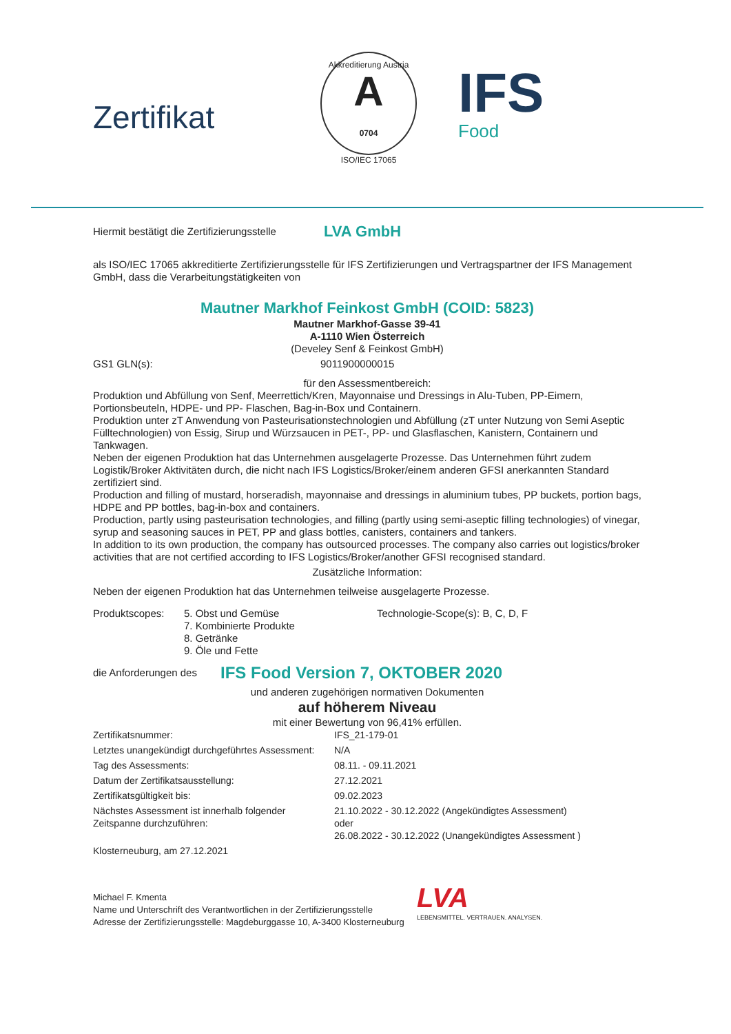Zertifikat
Akkreditierung Austria
A
0704
ISO/IEC 17065
IFS
Food
Hiermit bestätigt die Zertifizierungsstelle LVA GmbH
als ISO/IEC 17065 akkreditierte Zertifizierungsstelle für IFS Zertifizierungen und Vertragspartner der IFS Management GmbH, dass die Verarbeitungstätigkeiten von
Mautner Markhof Feinkost GmbH (COID: 5823)
Mautner Markhof-Gasse 39-41
A-1110 Wien Österreich
(Develey Senf & Feinkost GmbH)
GS1 GLN(s): 9011900000015
für den Assessmentbereich:
Produktion und Abfüllung von Senf, Meerrettich/Kren, Mayonnaise und Dressings in Alu-Tuben, PP-Eimern, Portionsbeuteln, HDPE- und PP- Flaschen, Bag-in-Box und Containern.
Produktion unter zT Anwendung von Pasteurisationstechnologien und Abfüllung (zT unter Nutzung von Semi Aseptic Fülltechnologien) von Essig, Sirup und Würzsaucen in PET-, PP- und Glasflaschen, Kanistern, Containern und Tankwagen.
Neben der eigenen Produktion hat das Unternehmen ausgelagerte Prozesse. Das Unternehmen führt zudem Logistik/Broker Aktivitäten durch, die nicht nach IFS Logistics/Broker/einem anderen GFSI anerkannten Standard zertifiziert sind.
Production and filling of mustard, horseradish, mayonnaise and dressings in aluminium tubes, PP buckets, portion bags, HDPE and PP bottles, bag-in-box and containers.
Production, partly using pasteurisation technologies, and filling (partly using semi-aseptic filling technologies) of vinegar, syrup and seasoning sauces in PET, PP and glass bottles, canisters, containers and tankers.
In addition to its own production, the company has outsourced processes. The company also carries out logistics/broker activities that are not certified according to IFS Logistics/Broker/another GFSI recognised standard.
Zusätzliche Information:
Neben der eigenen Produktion hat das Unternehmen teilweise ausgelagerte Prozesse.
Produktscopes: 5. Obst und Gemüse
7. Kombinierte Produkte
8. Getränke
9. Öle und Fette Technologie-Scope(s): B, C, D, F
die Anforderungen des IFS Food Version 7, OKTOBER 2020
und anderen zugehörigen normativen Dokumenten
auf höherem Niveau
mit einer Bewertung von 96,41% erfüllen.
Zertifikatsnummer: IFS_21-179-01 Letztes unangekündigt durchgeführtes Assessment: N/A Tag des Assessments: 08.11. - 09.11.2021 Datum der Zertifikatsausstellung: 27.12.2021 Zertifikatsgültigkeit bis: 09.02.2023 Nächstes Assessment ist innerhalb folgender Zeitspanne durchzuführen: 21.10.2022 - 30.12.2022 (Angekündigtes Assessment)
oder
26.08.2022 - 30.12.2022 (Unangekündigtes Assessment ) Klosterneuburg, am 27.12.2021
Michael F. Kmenta
Name und Unterschrift des Verantwortlichen in der Zertifizierungsstelle
Adresse der Zertifizierungsstelle: Magdeburggasse 10, A-3400 Klosterneuburg
LVA
LEBENSMITTEL. VERTRAUEN. ANALYSEN.